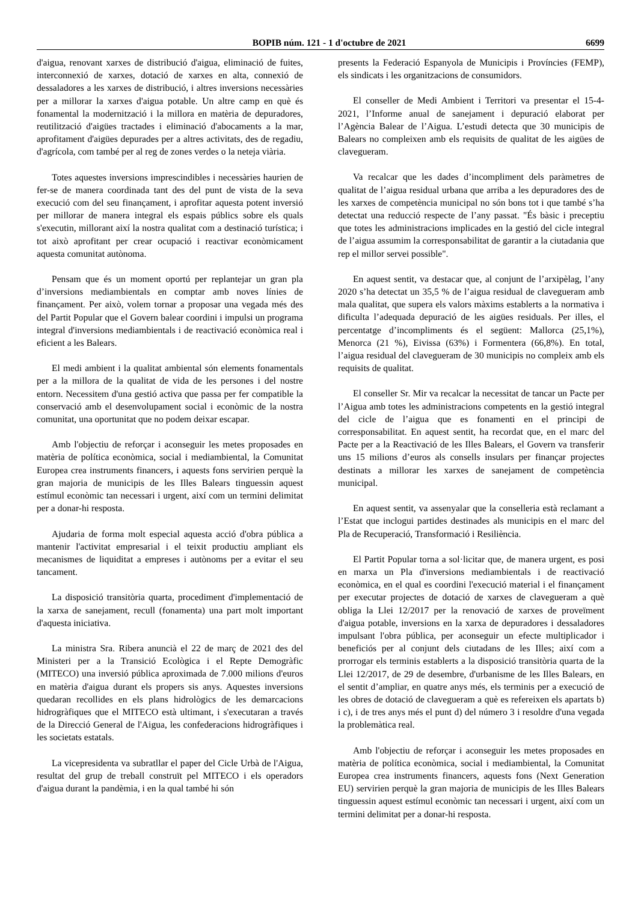BOPIB núm. 121 - 1 d'octubre de 2021 6699
d'aigua, renovant xarxes de distribució d'aigua, eliminació de fuites, interconnexió de xarxes, dotació de xarxes en alta, connexió de dessaladores a les xarxes de distribució, i altres inversions necessàries per a millorar la xarxes d'aigua potable. Un altre camp en què és fonamental la modernització i la millora en matèria de depuradores, reutilització d'aigües tractades i eliminació d'abocaments a la mar, aprofitament d'aigües depurades per a altres activitats, des de regadiu, d'agrícola, com també per al reg de zones verdes o la neteja viària.
Totes aquestes inversions imprescindibles i necessàries haurien de fer-se de manera coordinada tant des del punt de vista de la seva execució com del seu finançament, i aprofitar aquesta potent inversió per millorar de manera integral els espais públics sobre els quals s'executin, millorant així la nostra qualitat com a destinació turística; i tot això aprofitant per crear ocupació i reactivar econòmicament aquesta comunitat autònoma.
Pensam que és un moment oportú per replantejar un gran pla d’inversions mediambientals en comptar amb noves línies de finançament. Per això, volem tornar a proposar una vegada més des del Partit Popular que el Govern balear coordini i impulsi un programa integral d'inversions mediambientals i de reactivació econòmica real i eficient a les Balears.
El medi ambient i la qualitat ambiental són elements fonamentals per a la millora de la qualitat de vida de les persones i del nostre entorn. Necessitem d'una gestió activa que passa per fer compatible la conservació amb el desenvolupament social i econòmic de la nostra comunitat, una oportunitat que no podem deixar escapar.
Amb l'objectiu de reforçar i aconseguir les metes proposades en matèria de política econòmica, social i mediambiental, la Comunitat Europea crea instruments financers, i aquests fons servirien perquè la gran majoria de municipis de les Illes Balears tinguessin aquest estímul econòmic tan necessari i urgent, així com un termini delimitat per a donar-hi resposta.
Ajudaria de forma molt especial aquesta acció d'obra pública a mantenir l'activitat empresarial i el teixit productiu ampliant els mecanismes de liquiditat a empreses i autònoms per a evitar el seu tancament.
La disposició transitòria quarta, procediment d'implementació de la xarxa de sanejament, recull (fonamenta) una part molt important d'aquesta iniciativa.
La ministra Sra. Ribera anuncià el 22 de març de 2021 des del Ministeri per a la Transició Ecològica i el Repte Demogràfic (MITECO) una inversió pública aproximada de 7.000 milions d'euros en matèria d'aigua durant els propers sis anys. Aquestes inversions quedaran recollides en els plans hidrològics de les demarcacions hidrogràfiques que el MITECO està ultimant, i s'executaran a través de la Direcció General de l'Aigua, les confederacions hidrogràfiques i les societats estatals.
La vicepresidenta va subratllar el paper del Cicle Urbà de l'Aigua, resultat del grup de treball construït pel MITECO i els operadors d'aigua durant la pandèmia, i en la qual també hi són
presents la Federació Espanyola de Municipis i Províncies (FEMP), els sindicats i les organitzacions de consumidors.
El conseller de Medi Ambient i Territori va presentar el 15-4-2021, l’Informe anual de sanejament i depuració elaborat per l’Agència Balear de l’Aigua. L’estudi detecta que 30 municipis de Balears no compleixen amb els requisits de qualitat de les aigües de clavegueram.
Va recalcar que les dades d’incompliment dels paràmetres de qualitat de l’aigua residual urbana que arriba a les depuradores des de les xarxes de competència municipal no són bons tot i que també s’ha detectat una reducció respecte de l’any passat. "És bàsic i preceptiu que totes les administracions implicades en la gestió del cicle integral de l’aigua assumim la corresponsabilitat de garantir a la ciutadania que rep el millor servei possible".
En aquest sentit, va destacar que, al conjunt de l’arxipèlag, l’any 2020 s’ha detectat un 35,5 % de l’aigua residual de clavegueram amb mala qualitat, que supera els valors màxims establerts a la normativa i dificulta l’adequada depuració de les aigües residuals. Per illes, el percentatge d’incompliments és el següent: Mallorca (25,1%), Menorca (21 %), Eivissa (63%) i Formentera (66,8%). En total, l’aigua residual del clavegueram de 30 municipis no compleix amb els requisits de qualitat.
El conseller Sr. Mir va recalcar la necessitat de tancar un Pacte per l’Aigua amb totes les administracions competents en la gestió integral del cicle de l’aigua que es fonamenti en el principi de corresponsabilitat. En aquest sentit, ha recordat que, en el marc del Pacte per a la Reactivació de les Illes Balears, el Govern va transferir uns 15 milions d’euros als consells insulars per finançar projectes destinats a millorar les xarxes de sanejament de competència municipal.
En aquest sentit, va assenyalar que la conselleria està reclamant a l’Estat que inclogui partides destinades als municipis en el marc del Pla de Recuperació, Transformació i Resiliència.
El Partit Popular torna a sol·licitar que, de manera urgent, es posi en marxa un Pla d'inversions mediambientals i de reactivació econòmica, en el qual es coordini l'execució material i el finançament per executar projectes de dotació de xarxes de clavegueram a què obliga la Llei 12/2017 per la renovació de xarxes de proveïment d'aigua potable, inversions en la xarxa de depuradores i dessaladores impulsant l'obra pública, per aconseguir un efecte multiplicador i beneficiós per al conjunt dels ciutadans de les Illes; així com a prorrogar els terminis establerts a la disposició transitòria quarta de la Llei 12/2017, de 29 de desembre, d'urbanisme de les Illes Balears, en el sentit d’ampliar, en quatre anys més, els terminis per a execució de les obres de dotació de clavegueram a què es refereixen els apartats b) i c), i de tres anys més el punt d) del número 3 i resoldre d'una vegada la problemàtica real.
Amb l'objectiu de reforçar i aconseguir les metes proposades en matèria de política econòmica, social i mediambiental, la Comunitat Europea crea instruments financers, aquests fons (Next Generation EU) servirien perquè la gran majoria de municipis de les Illes Balears tinguessin aquest estímul econòmic tan necessari i urgent, així com un termini delimitat per a donar-hi resposta.